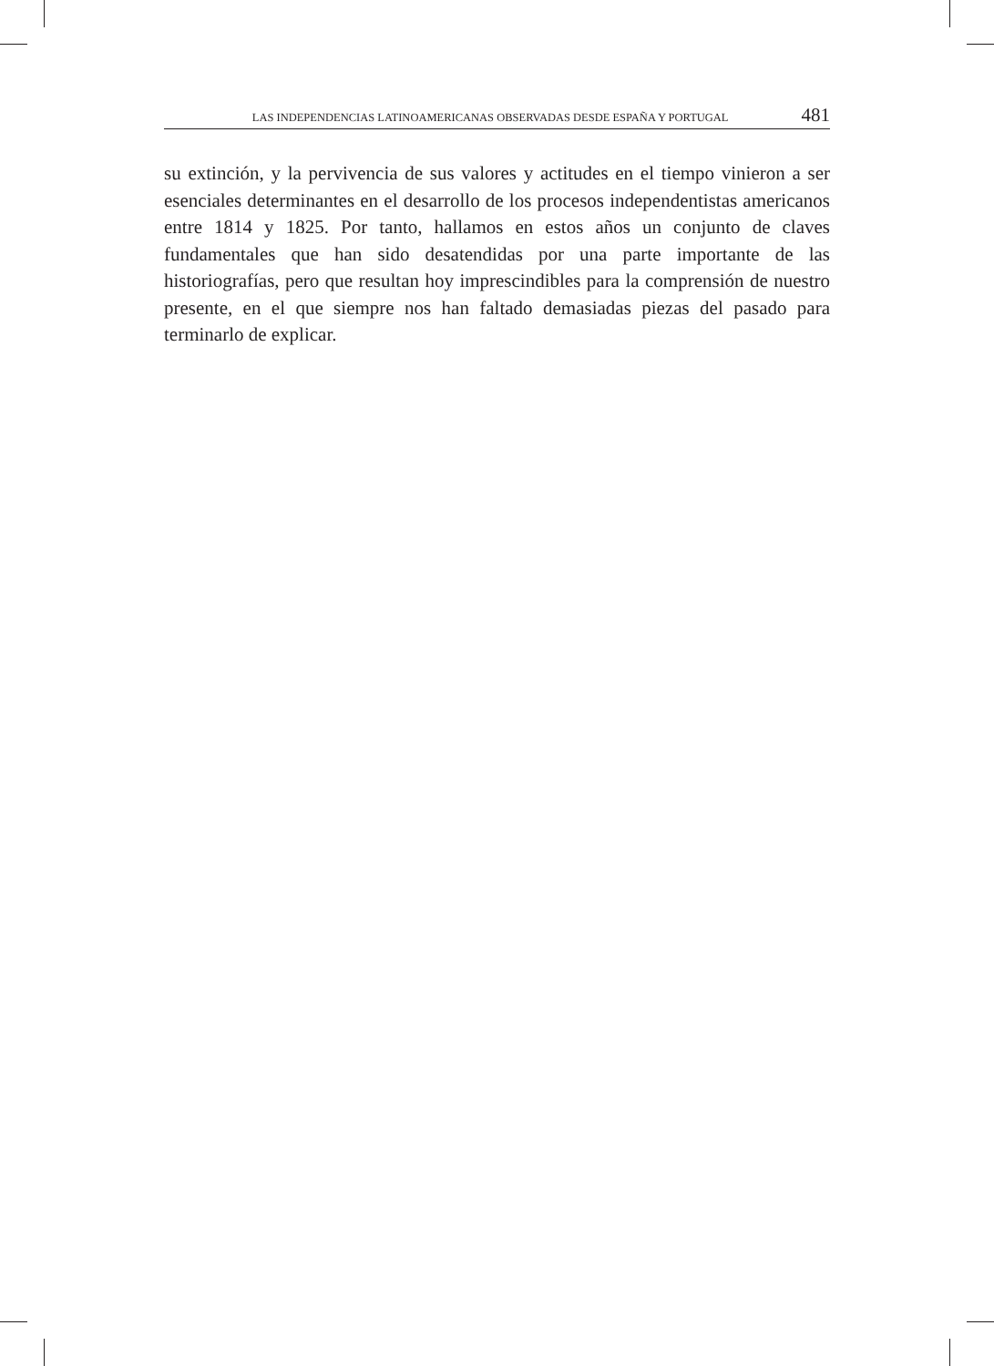LAS INDEPENDENCIAS LATINOAMERICANAS OBSERVADAS DESDE ESPAÑA Y PORTUGAL 481
su extinción, y la pervivencia de sus valores y actitudes en el tiempo vinieron a ser esenciales determinantes en el desarrollo de los procesos independentistas americanos entre 1814 y 1825. Por tanto, hallamos en estos años un conjunto de claves fundamentales que han sido desatendidas por una parte importante de las historiografías, pero que resultan hoy imprescindibles para la comprensión de nuestro presente, en el que siempre nos han faltado demasiadas piezas del pasado para terminarlo de explicar.